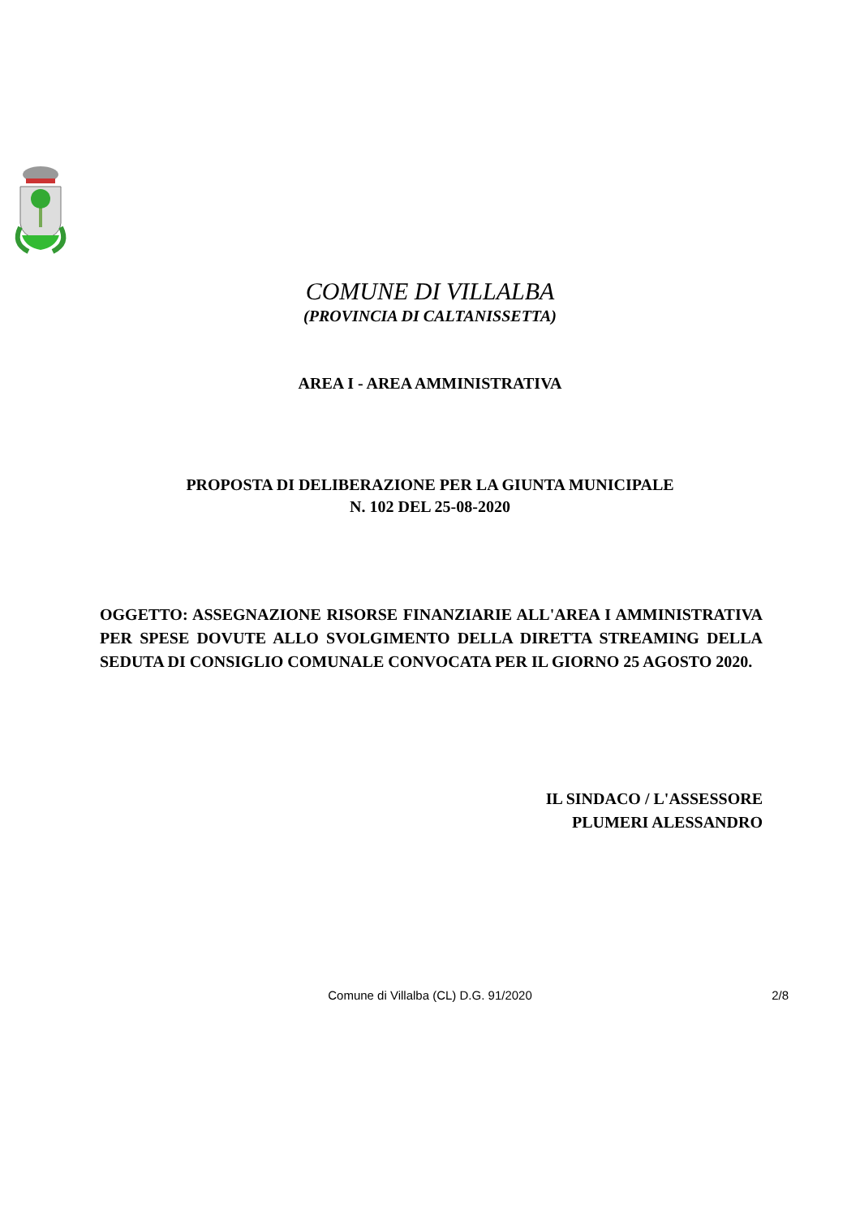COMUNE DI VILLALBA
(PROVINCIA DI CALTANISSETTA)
AREA I - AREA AMMINISTRATIVA
PROPOSTA DI DELIBERAZIONE PER LA GIUNTA MUNICIPALE
N. 102 DEL 25-08-2020
OGGETTO: ASSEGNAZIONE RISORSE FINANZIARIE ALL'AREA I AMMINISTRATIVA PER SPESE DOVUTE ALLO SVOLGIMENTO DELLA DIRETTA STREAMING DELLA SEDUTA DI CONSIGLIO COMUNALE CONVOCATA PER IL GIORNO 25 AGOSTO 2020.
IL SINDACO / L'ASSESSORE
PLUMERI ALESSANDRO
Comune di Villalba (CL) D.G. 91/2020
2/8